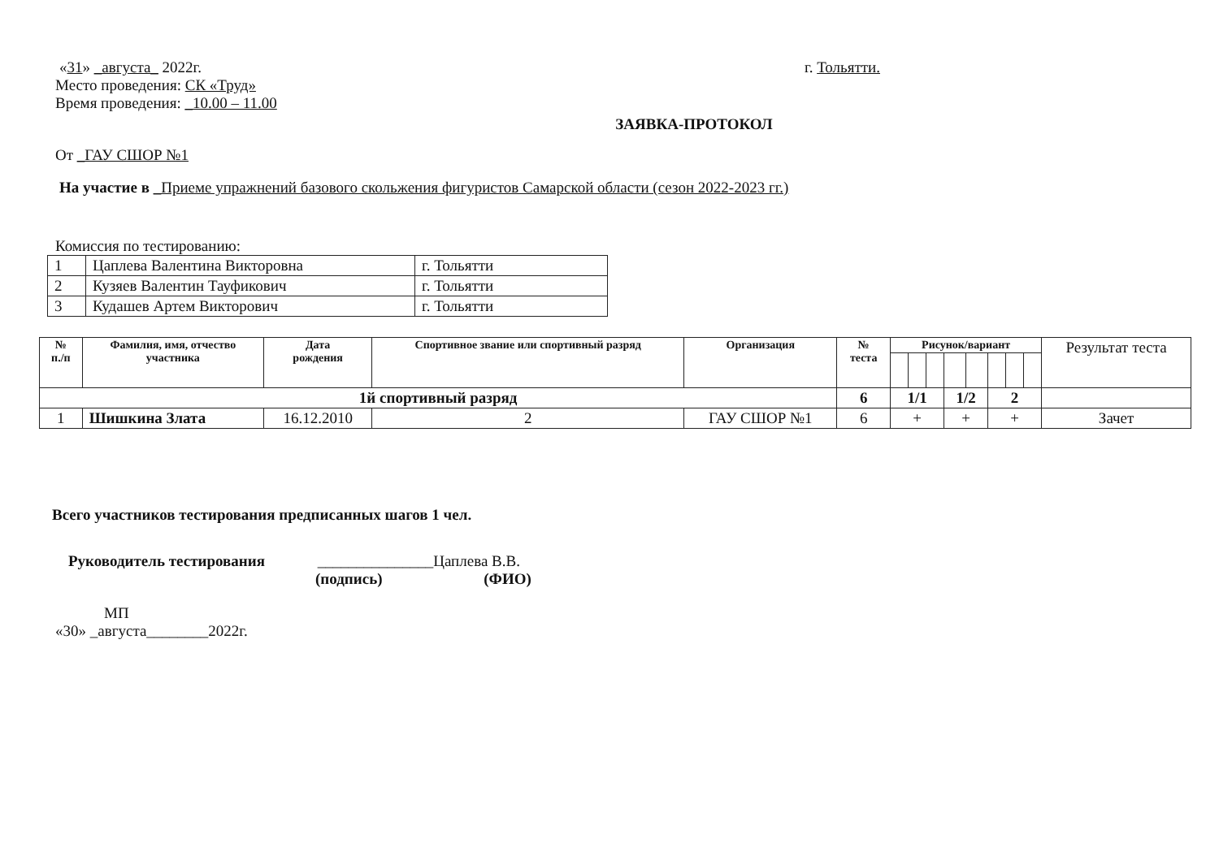«31» _августа_ 2022г. г. Тольятти.
Место проведения: СК «Труд»
Время проведения: _10.00 – 11.00
ЗАЯВКА-ПРОТОКОЛ
От _ГАУ СШОР №1
На участие в _Приеме упражнений базового скольжения фигуристов Самарской области (сезон 2022-2023 гг.)
Комиссия по тестированию:
| 1 | Цаплева Валентина Викторовна | г. Тольятти |
| 2 | Кузяев Валентин Тауфикович | г. Тольятти |
| 3 | Кудашев Артем Викторович | г. Тольятти |
| № п./п | Фамилия, имя, отчество участника | Дата рождения | Спортивное звание или спортивный разряд | Организация | № теста | Рисунок/вариант | | | | | | | | Результат теста |
| --- | --- | --- | --- | --- | --- | --- | --- | --- | --- | --- | --- | --- | --- | --- |
| 1й спортивный разряд | | | | | 6 | 1/1 | | | 1/2 | | 2 | | | |
| 1 | Шишкина Злата | 16.12.2010 | 2 | ГАУ СШОР №1 | 6 | + | | | + | | + | | | Зачет |
Всего участников тестирования предписанных шагов 1 чел.
Руководитель тестирования _______________Цаплева В.В.
(подпись) (ФИО)
МП
«30» _августа________2022г.